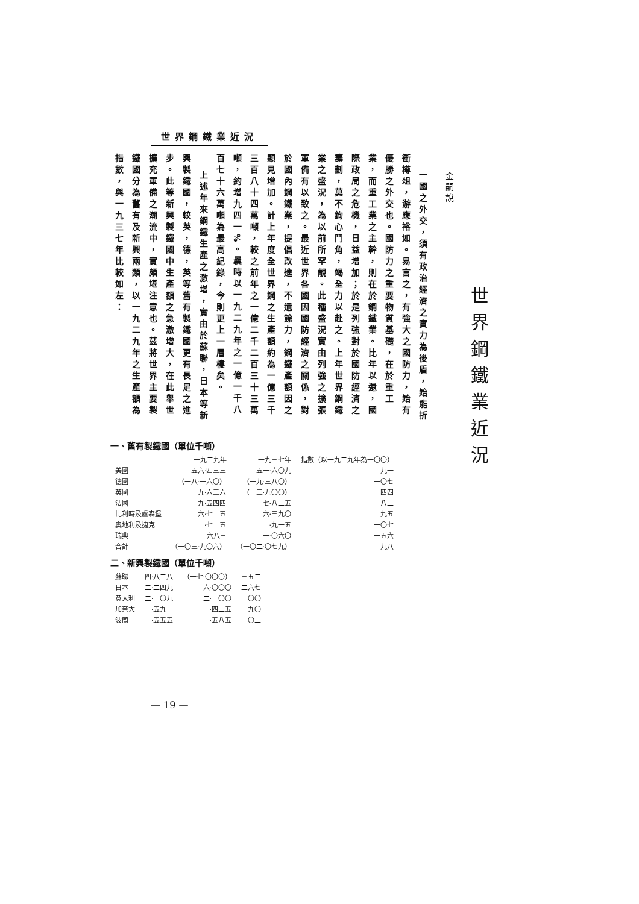世界鋼鐵業近況
世界鋼鐵業近況
金嗣說
一國之外交，須有政治經濟之實力為後盾，始能折衝樽俎，游應裕如。易言之，有強大之國防力，始有優勝之外交也。國防力之重要物質基礎，在於重工業，而重工業之主幹，則在於鋼鐵業。比年以還，國際政局之危機，日益增加；於是列強對於國防經濟之籌劃，莫不鉤心鬥角，竭全力以赴之。上年世界鋼鐵業之盛況，為以前所罕覯。此種盛況實由列強之擴張軍備有以致之。最近世界各國因國防經濟之關係，對於國內鋼鐵業，提倡改進，不遺餘力，鋼鐵產額因之顯見增加。計上年度全世界鋼之生產額約為一億三千三百八十四萬噸，較之前年之一億二千二百三十三萬噸，約增九四一%。曩時以一九二九年之一億一千八百七十六萬噸為最高紀錄，今則更上一層樓矣。
上述年來鋼鐵生產之激增，實由於蘇聯，日本等新興製鐵國，較英，德，英等舊有製鐵國更有長足之進步。此等新興製鐵國中生產額之急激增大，在此舉世擴充軍備之潮流中，實頗堪注意也。茲將世界主要製鐵國分為舊有及新興兩類，以一九二九年之生產額為指數，與一九三七年比較如左：
一、舊有製鐵國（單位千噸）
| | 一九二九年 | 一九三七年 | 指數（以一九二九年為一〇〇） |
| --- | --- | --- | --- |
| 美國 | 五六·四三三 | 五一·六〇九 | 九一 |
| 德國 | （一八·一六〇） | （一九·三八〇） | 一〇七 |
| 英國 | 九·六三六 | （一三·九〇〇） | 一四四 |
| 法國 | 九·五四四 | 七·八二五 | 八二 |
| 比利時及盧森堡 | 六·七二五 | 六·三九〇 | 九五 |
| 奧地利及捷克 | 二·七二五 | 二·九一五 | 一〇七 |
| 瑞典 | 六八三 | 一·〇六〇 | 一五六 |
| 合計 | （一〇三·九〇六） | （一〇二·〇七九） | 九八 |
二、新興製鐵國（單位千噸）
| 蘇聯 | 四·八二八 | （一七·〇〇〇） | 三五二 |
| 日本 | 二·二四九 | 六·〇〇〇 | 二六七 |
| 意大利 | 二·一〇九 | 二·一〇〇 | 一〇〇 |
| 加奈大 | 一·五九一 | 一·四二五 | 九〇 |
| 波蘭 | 一·五五五 | 一·五八五 | 一〇二 |
— 19 —